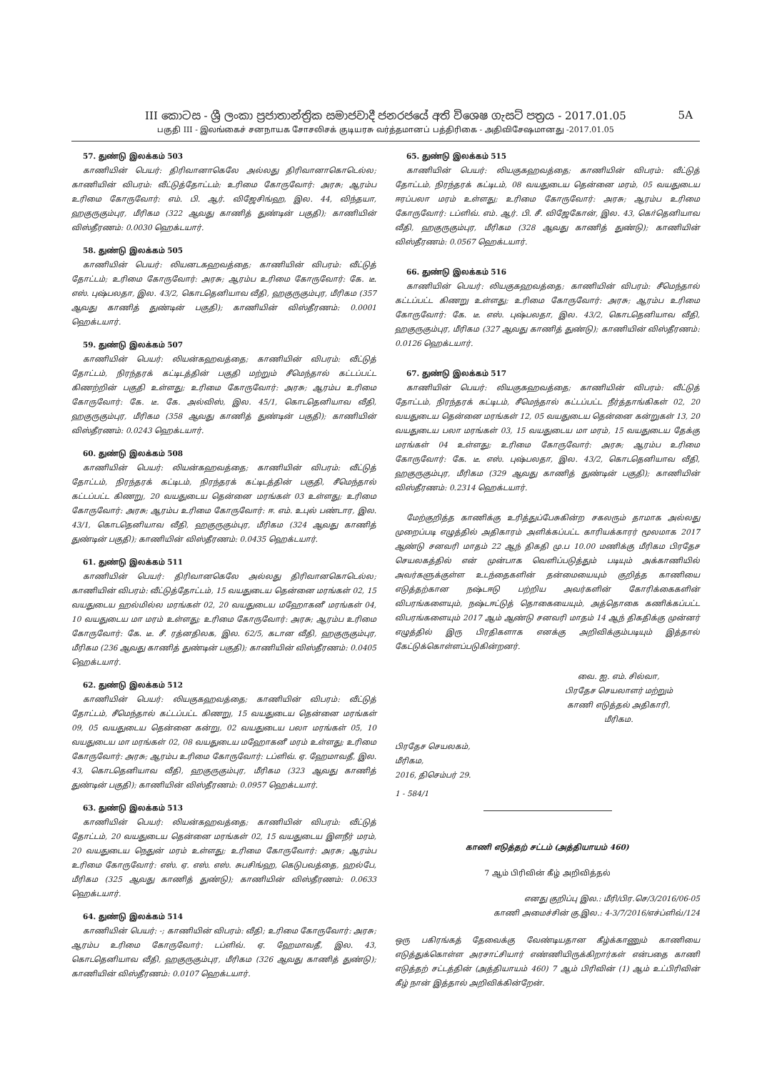III කොටස - ශ්‍රී ලංකා ප්‍රජාතාන්ත්‍රික සමාජවාදී ජනරජයේ අති විශෙෂ ගැසට් පත්‍රය - 2017.01.05 5A
பகுதி III - இலங்கைச் சனநாயக சோசலிசக் குடியரசு வர்த்தமானப் பத்திரிகை - அதிவிசேஷமானது -2017.01.05
57. துண்டு இலக்கம் 503
காணியின் பெயர்: திரிவானாகெலே அல்லது திரிவானாகொடெல்ல; காணியின் விபரம்: வீட்டுத்தோட்டம்; உரிமை கோருவோர்: அரசு; ஆரம்ப உரிமை கோருவோர்: எம். பி. ஆர். விஜேசிங்ஹ, இல. 44, விந்தயா, ஹகுருகும்புர, மீரிகம (322 ஆவது காணித் துண்டின் பகுதி); காணியின் விஸ்தீரணம்: 0.0030 ஹெக்டயார்.
58. துண்டு இலக்கம் 505
காணியின் பெயர்: லியனடகஹவத்தை; காணியின் விபரம்: வீட்டுத் தோட்டம்; உரிமை கோருவோர்: அரசு; ஆரம்ப உரிமை கோருவோர்: கே. டீ. எஸ். புஷ்பலதா, இல. 43/2, கொடதெனியாவ வீதி, ஹகுருகும்புர, மீரிகம (357 ஆவது காணித் துண்டின் பகுதி); காணியின் விஸ்தீரணம்: 0.0001 ஹெக்டயார்.
59. துண்டு இலக்கம் 507
காணியின் பெயர்: லியன்கஹவத்தை; காணியின் விபரம்: வீட்டுத் தோட்டம், நிரந்தரக் கட்டிடத்தின் பகுதி மற்றும் சீமெந்தால் கட்டப்பட்ட கிணற்றின் பகுதி உள்ளது; உரிமை கோருவோர்: அரசு; ஆரம்ப உரிமை கோருவோர்: கே. டீ. கே. அல்விஸ், இல. 45/1, கொடதெனியாவ வீதி, ஹகுருகும்புர, மீரிகம (358 ஆவது காணித் துண்டின் பகுதி); காணியின் விஸ்தீரணம்: 0.0243 ஹெக்டயார்.
60. துண்டு இலக்கம் 508
காணியின் பெயர்: லியன்கஹவத்தை; காணியின் விபரம்: வீட்டுத் தோட்டம், நிரந்தரக் கட்டிடம், நிரந்தரக் கட்டிடத்தின் பகுதி, சீமெந்தால் கட்டப்பட்ட கிணறு, 20 வயதுடைய தென்னை மரங்கள் 03 உள்ளது; உரிமை கோருவோர்: அரசு; ஆரம்ப உரிமை கோருவோர்: ஈ. எம். உபுல் பண்டார, இல. 43/1, கொடதெனியாவ வீதி, ஹகுருகும்புர, மீரிகம (324 ஆவது காணித் துண்டின் பகுதி); காணியின் விஸ்தீரணம்: 0.0435 ஹெக்டயார்.
61. துண்டு இலக்கம் 511
காணியின் பெயர்: திரிவானகெலே அல்லது திரிவானகொடெல்ல; காணியின் விபரம்: வீட்டுத்தோட்டம், 15 வயதுடைய தென்னை மரங்கள் 02, 15 வயதுடைய ஹல்மில்ல மரங்கள் 02, 20 வயதுடைய மஹோகனீ மரங்கள் 04, 10 வயதுடைய மா மரம் உள்ளது; உரிமை கோருவோர்: அரசு; ஆரம்ப உரிமை கோருவோர்: கே. டீ. சீ. ரத்னதிலக, இல. 62/5, கடான வீதி, ஹகுருகும்புர, மீரிகம (236 ஆவது காணித் துண்டின் பகுதி); காணியின் விஸ்தீரணம்: 0.0405 ஹெக்டயார்.
62. துண்டு இலக்கம் 512
காணியின் பெயர்: லியகுகஹவத்தை; காணியின் விபரம்: வீட்டுத் தோட்டம், சீமெந்தால் கட்டப்பட்ட கிணறு, 15 வயதுடைய தென்னை மரங்கள் 09, 05 வயதுடைய தென்னை கன்று, 02 வயதுடைய பலா மரங்கள் 05, 10 வயதுடைய மா மரங்கள் 02, 08 வயதுடைய மஹோகனீ மரம் உள்ளது; உரிமை கோருவோர்: அரசு; ஆரம்ப உரிமை கோருவோர்: டப்ளிவ். ஏ. ஹேமாவதீ, இல. 43, கொடதெனியாவ வீதி, ஹகுருகும்புர, மீரிகம (323 ஆவது காணித் துண்டின் பகுதி); காணியின் விஸ்தீரணம்: 0.0957 ஹெக்டயார்.
63. துண்டு இலக்கம் 513
காணியின் பெயர்: லியன்கஹவத்தை; காணியின் விபரம்: வீட்டுத் தோட்டம், 20 வயதுடைய தென்னை மரங்கள் 02, 15 வயதுடைய இளநீர் மரம், 20 வயதுடைய நெதுன் மரம் உள்ளது; உரிமை கோருவோர்: அரசு; ஆரம்ப உரிமை கோருவோர்: எஸ். ஏ. எஸ். எஸ். சுபசிங்ஹ, கெடுபவத்தை, ஹல்பே, மீரிகம (325 ஆவது காணித் துண்டு); காணியின் விஸ்தீரணம்: 0.0633 ஹெக்டயார்.
64. துண்டு இலக்கம் 514
காணியின் பெயர்: -; காணியின் விபரம்: வீதி; உரிமை கோருவோர்: அரசு; ஆரம்ப உரிமை கோருவோர்: டப்ளிவ். ஏ. ஹேமாவதீ, இல. 43, கொடதெனியாவ வீதி, ஹகுருகும்புர, மீரிகம (326 ஆவது காணித் துண்டு); காணியின் விஸ்தீரணம்: 0.0107 ஹெக்டயார்.
65. துண்டு இலக்கம் 515
காணியின் பெயர்: லியகுகஹவத்தை; காணியின் விபரம்: வீட்டுத் தோட்டம், நிரந்தரக் கட்டிடம், 08 வயதுடைய தென்னை மரம், 05 வயதுடைய ஈரப்பலா மரம் உள்ளது; உரிமை கோருவோர்: அரசு; ஆரம்ப உரிமை கோருவோர்: டப்ளிவ். எம். ஆர். பி. சீ. விஜேகோன், இல. 43, கொ்தெனியாவ வீதி, ஹகுருகும்புர, மீரிகம (328 ஆவது காணித் துண்டு); காணியின் விஸ்தீரணம்: 0.0567 ஹெக்டயார்.
66. துண்டு இலக்கம் 516
காணியின் பெயர்: லியகுகஹவத்தை; காணியின் விபரம்: சீமெந்தால் கட்டப்பட்ட கிணறு உள்ளது; உரிமை கோருவோர்: அரசு; ஆரம்ப உரிமை கோருவோர்: கே. டீ. எஸ். புஷ்பலதா, இல. 43/2, கொடதெனியாவ வீதி, ஹகுருகும்புர, மீரிகம (327 ஆவது காணித் துண்டு); காணியின் விஸ்தீரணம்: 0.0126 ஹெக்டயார்.
67. துண்டு இலக்கம் 517
காணியின் பெயர்: லியகுகஹவத்தை; காணியின் விபரம்: வீட்டுத் தோட்டம், நிரந்தரக் கட்டிடம், சீமெந்தால் கட்டப்பட்ட நீர்த்தாங்கிகள் 02, 20 வயதுடைய தென்னை மரங்கள் 12, 05 வயதுடைய தென்னை கன்றுகள் 13, 20 வயதுடைய பலா மரங்கள் 03, 15 வயதுடைய மா மரம், 15 வயதுடைய தேக்கு மரங்கள் 04 உள்ளது; உரிமை கோருவோர்: அரசு; ஆரம்ப உரிமை கோருவோர்: கே. டீ. எஸ். புஷ்பலதா, இல. 43/2, கொடதெனியாவ வீதி, ஹகுருகும்புர, மீரிகம (329 ஆவது காணித் துண்டின் பகுதி); காணியின் விஸ்தீரணம்: 0.2314 ஹெக்டயார்.
மேற்குறித்த காணிக்கு உரித்துப்பேசுகின்ற சகலரும் தாமாக அல்லது முறைப்படி எழுத்தில் அதிகாரம் அளிக்கப்பட்ட காரியக்காரர் மூலமாக 2017 ஆண்டு சனவரி மாதம் 22 ஆந் திகதி மு.ப 10.00 மணிக்கு மீரிகம பிரதேச செயலகத்தில் என் முன்பாக வெளிப்படுத்தும் படியும் அக்காணியில் அவர்களுக்குள்ள உடந்தைகளின் தன்மையையும் குறித்த காணியை எடுத்தற்கான நஷ்டஈடு பற்றிய அவர்களின் கோரிக்கைகளின் விபரங்களையும், நஷ்டஈட்டுத் தொகையையும், அத்தொகை கணிக்கப்பட்ட விபரங்களையும் 2017 ஆம் ஆண்டு சனவரி மாதம் 14 ஆந் திகதிக்கு முன்னர் எழுத்தில் இரு பிரதிகளாக எனக்கு அறிவிக்கும்படியும் இத்தால் கேட்டுக்கொள்ளப்படுகின்றனர்.
வை. ஐ. எம். சில்வா,
பிரதேச செயலாளர் மற்றும்
காணி எடுத்தல் அதிகாரி,
மீரிகம.
பிரதேச செயலகம்,
மீரிகம,
2016, திசெம்பர் 29.
1 - 584/1
காணி எடுத்தற் சட்டம் (அத்தியாயம் 460)
7 ஆம் பிரிவின் கீழ் அறிவித்தல்
எனது குறிப்பு இல.: மீரி/பிர.செ/3/2016/06-05
காணி அமைச்சின் கு.இல.: 4-3/7/2016/எச்ப்ளிவ்/124
ஒரு பகிரங்கத் தேவைக்கு வேண்டியதான கீழ்க்காணும் காணியை எடுத்துக்கொள்ள அரசாட்சியார் எண்ணியிருக்கிறார்கள் என்பதை காணி எடுத்தற் சட்டத்தின் (அத்தியாயம் 460) 7 ஆம் பிரிவின் (1) ஆம் உட்பிரிவின் கீழ் நான் இத்தால் அறிவிக்கின்றேன்.